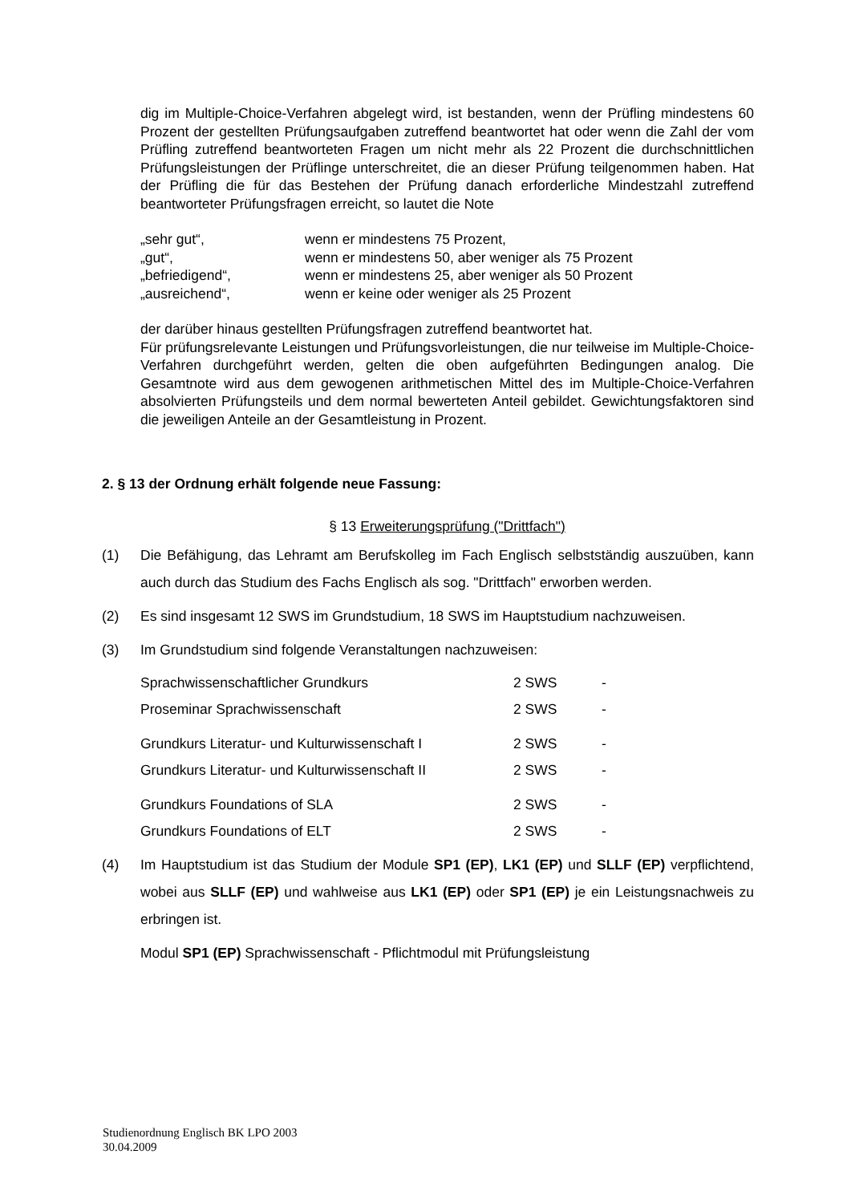dig im Multiple-Choice-Verfahren abgelegt wird, ist bestanden, wenn der Prüfling mindestens 60 Prozent der gestellten Prüfungsaufgaben zutreffend beantwortet hat oder wenn die Zahl der vom Prüfling zutreffend beantworteten Fragen um nicht mehr als 22 Prozent die durchschnittlichen Prüfungsleistungen der Prüflinge unterschreitet, die an dieser Prüfung teilgenommen haben. Hat der Prüfling die für das Bestehen der Prüfung danach erforderliche Mindestzahl zutreffend beantworteter Prüfungsfragen erreicht, so lautet die Note
| „sehr gut“, | wenn er mindestens 75 Prozent, |
| „gut“, | wenn er mindestens 50, aber weniger als 75 Prozent |
| „befriedigend“, | wenn er mindestens 25, aber weniger als 50 Prozent |
| „ausreichend“, | wenn er keine oder weniger als 25 Prozent |
der darüber hinaus gestellten Prüfungsfragen zutreffend beantwortet hat.
Für prüfungsrelevante Leistungen und Prüfungsvorleistungen, die nur teilweise im Multiple-Choice-Verfahren durchgeführt werden, gelten die oben aufgeführten Bedingungen analog. Die Gesamtnote wird aus dem gewogenen arithmetischen Mittel des im Multiple-Choice-Verfahren absolvierten Prüfungsteils und dem normal bewerteten Anteil gebildet. Gewichtungsfaktoren sind die jeweiligen Anteile an der Gesamtleistung in Prozent.
2. § 13 der Ordnung erhält folgende neue Fassung:
§ 13 Erweiterungsprüfung ("Drittfach")
(1) Die Befähigung, das Lehramt am Berufskolleg im Fach Englisch selbstständig auszuüben, kann auch durch das Studium des Fachs Englisch als sog. "Drittfach" erworben werden.
(2) Es sind insgesamt 12 SWS im Grundstudium, 18 SWS im Hauptstudium nachzuweisen.
(3) Im Grundstudium sind folgende Veranstaltungen nachzuweisen:
| Sprachwissenschaftlicher Grundkurs | 2 SWS | - |
| Proseminar Sprachwissenschaft | 2 SWS | - |
| Grundkurs Literatur- und Kulturwissenschaft I | 2 SWS | - |
| Grundkurs Literatur- und Kulturwissenschaft II | 2 SWS | - |
| Grundkurs Foundations of SLA | 2 SWS | - |
| Grundkurs Foundations of ELT | 2 SWS | - |
(4) Im Hauptstudium ist das Studium der Module SP1 (EP), LK1 (EP) und SLLF (EP) verpflichtend, wobei aus SLLF (EP) und wahlweise aus LK1 (EP) oder SP1 (EP) je ein Leistungsnachweis zu erbringen ist.
Modul SP1 (EP) Sprachwissenschaft - Pflichtmodul mit Prüfungsleistung
Studienordnung Englisch BK LPO 2003
30.04.2009